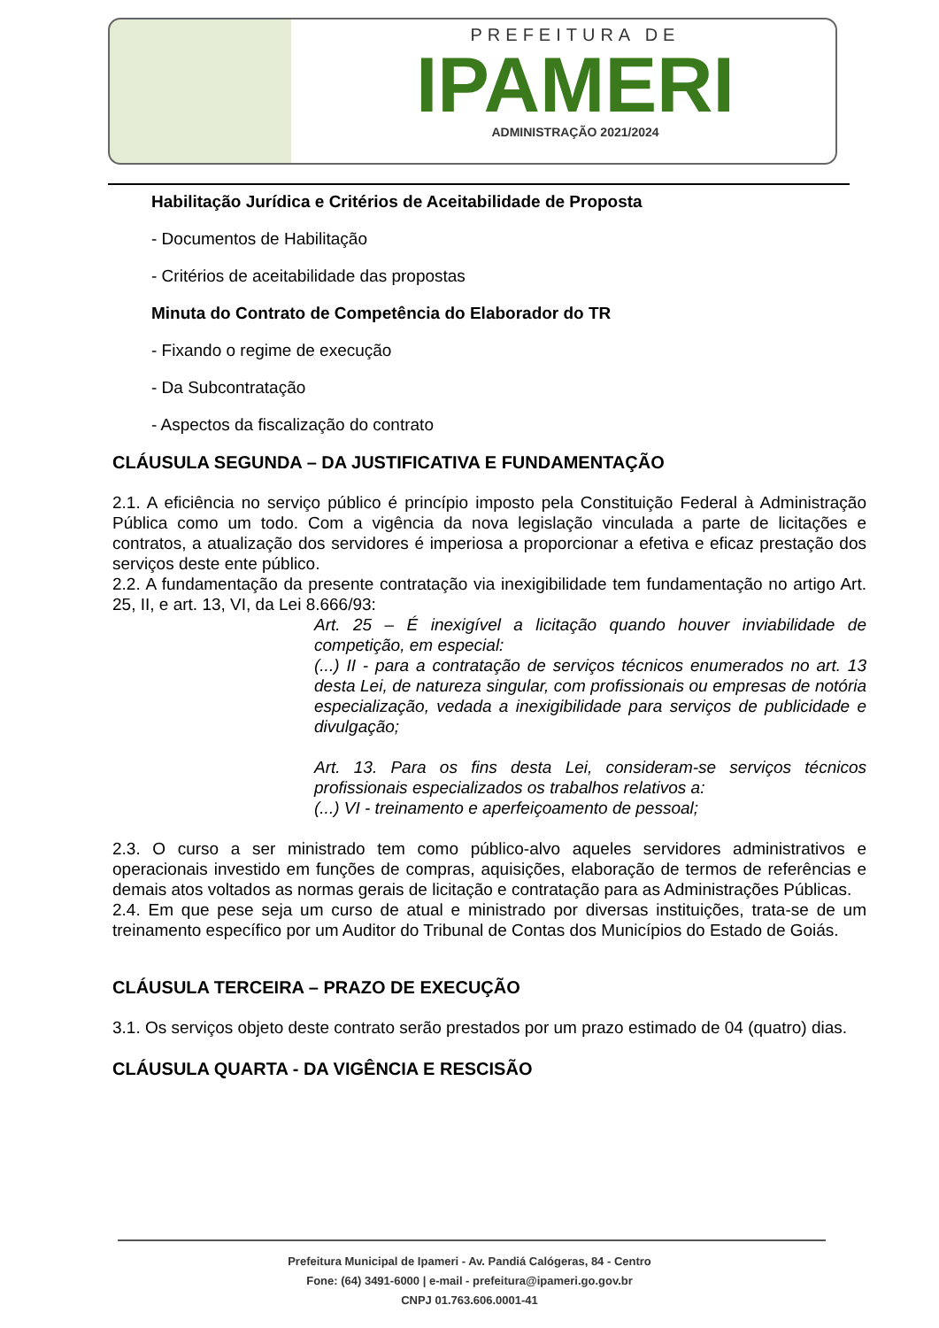PREFEITURA DE
IPAMERI
ADMINISTRAÇÃO 2021/2024
Habilitação Jurídica e Critérios de Aceitabilidade de Proposta
- Documentos de Habilitação
- Critérios de aceitabilidade das propostas
Minuta do Contrato de Competência do Elaborador do TR
- Fixando o regime de execução
- Da Subcontratação
- Aspectos da fiscalização do contrato
CLÁUSULA SEGUNDA – DA JUSTIFICATIVA E FUNDAMENTAÇÃO
2.1. A eficiência no serviço público é princípio imposto pela Constituição Federal à Administração Pública como um todo. Com a vigência da nova legislação vinculada a parte de licitações e contratos, a atualização dos servidores é imperiosa a proporcionar a efetiva e eficaz prestação dos serviços deste ente público.
2.2. A fundamentação da presente contratação via inexigibilidade tem fundamentação no artigo Art. 25, II, e art. 13, VI, da Lei 8.666/93:
Art. 25 – É inexigível a licitação quando houver inviabilidade de competição, em especial:
(...) II - para a contratação de serviços técnicos enumerados no art. 13 desta Lei, de natureza singular, com profissionais ou empresas de notória especialização, vedada a inexigibilidade para serviços de publicidade e divulgação;
Art. 13. Para os fins desta Lei, consideram-se serviços técnicos profissionais especializados os trabalhos relativos a:
(...) VI - treinamento e aperfeiçoamento de pessoal;
2.3. O curso a ser ministrado tem como público-alvo aqueles servidores administrativos e operacionais investido em funções de compras, aquisições, elaboração de termos de referências e demais atos voltados as normas gerais de licitação e contratação para as Administrações Públicas.
2.4. Em que pese seja um curso de atual e ministrado por diversas instituições, trata-se de um treinamento específico por um Auditor do Tribunal de Contas dos Municípios do Estado de Goiás.
CLÁUSULA TERCEIRA – PRAZO DE EXECUÇÃO
3.1. Os serviços objeto deste contrato serão prestados por um prazo estimado de 04 (quatro) dias.
CLÁUSULA QUARTA - DA VIGÊNCIA E RESCISÃO
Prefeitura Municipal de Ipameri - Av. Pandiá Calógeras, 84 - Centro
Fone: (64) 3491-6000 | e-mail - prefeitura@ipameri.go.gov.br
CNPJ 01.763.606.0001-41